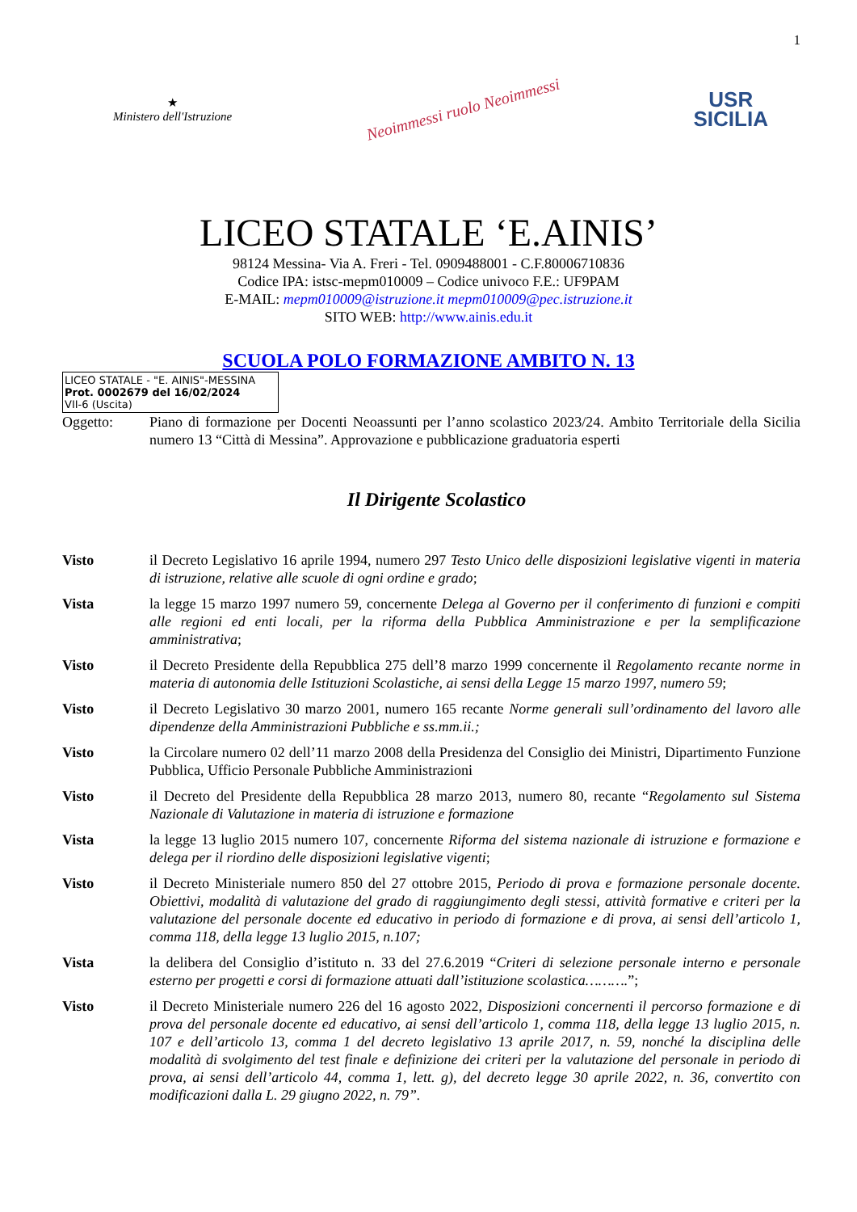1
★
Ministero dell'Istruzione
Neoimmessi ruolo Neoimmessi
USR
SICILIA
LICEO STATALE ‘E.AINIS’
98124 Messina- Via A. Freri - Tel. 0909488001 - C.F.80006710836
Codice IPA: istsc-mepm010009 – Codice univoco F.E.: UF9PAM
E-MAIL: mepm010009@istruzione.it mepm010009@pec.istruzione.it
SITO WEB: http://www.ainis.edu.it
SCUOLA POLO FORMAZIONE AMBITO N. 13
LICEO STATALE - "E. AINIS"-MESSINA
Prot. 0002679 del 16/02/2024
VII-6 (Uscita)
Oggetto: Piano di formazione per Docenti Neoassunti per l’anno scolastico 2023/24. Ambito Territoriale della Sicilia numero 13 “Città di Messina”. Approvazione e pubblicazione graduatoria esperti
Il Dirigente Scolastico
Visto il Decreto Legislativo 16 aprile 1994, numero 297 Testo Unico delle disposizioni legislative vigenti in materia di istruzione, relative alle scuole di ogni ordine e grado;
Vista la legge 15 marzo 1997 numero 59, concernente Delega al Governo per il conferimento di funzioni e compiti alle regioni ed enti locali, per la riforma della Pubblica Amministrazione e per la semplificazione amministrativa;
Visto il Decreto Presidente della Repubblica 275 dell’8 marzo 1999 concernente il Regolamento recante norme in materia di autonomia delle Istituzioni Scolastiche, ai sensi della Legge 15 marzo 1997, numero 59;
Visto il Decreto Legislativo 30 marzo 2001, numero 165 recante Norme generali sull’ordinamento del lavoro alle dipendenze della Amministrazioni Pubbliche e ss.mm.ii.;
Visto la Circolare numero 02 dell’11 marzo 2008 della Presidenza del Consiglio dei Ministri, Dipartimento Funzione Pubblica, Ufficio Personale Pubbliche Amministrazioni
Visto il Decreto del Presidente della Repubblica 28 marzo 2013, numero 80, recante “Regolamento sul Sistema Nazionale di Valutazione in materia di istruzione e formazione
Vista la legge 13 luglio 2015 numero 107, concernente Riforma del sistema nazionale di istruzione e formazione e delega per il riordino delle disposizioni legislative vigenti;
Visto il Decreto Ministeriale numero 850 del 27 ottobre 2015, Periodo di prova e formazione personale docente. Obiettivi, modalità di valutazione del grado di raggiungimento degli stessi, attività formative e criteri per la valutazione del personale docente ed educativo in periodo di formazione e di prova, ai sensi dell’articolo 1, comma 118, della legge 13 luglio 2015, n.107;
Vista la delibera del Consiglio d’istituto n. 33 del 27.6.2019 “Criteri di selezione personale interno e personale esterno per progetti e corsi di formazione attuati dall’istituzione scolastica……….”;
Visto il Decreto Ministeriale numero 226 del 16 agosto 2022, Disposizioni concernenti il percorso formazione e di prova del personale docente ed educativo, ai sensi dell’articolo 1, comma 118, della legge 13 luglio 2015, n. 107 e dell’articolo 13, comma 1 del decreto legislativo 13 aprile 2017, n. 59, nonché la disciplina delle modalità di svolgimento del test finale e definizione dei criteri per la valutazione del personale in periodo di prova, ai sensi dell’articolo 44, comma 1, lett. g), del decreto legge 30 aprile 2022, n. 36, convertito con modificazioni dalla L. 29 giugno 2022, n. 79”.